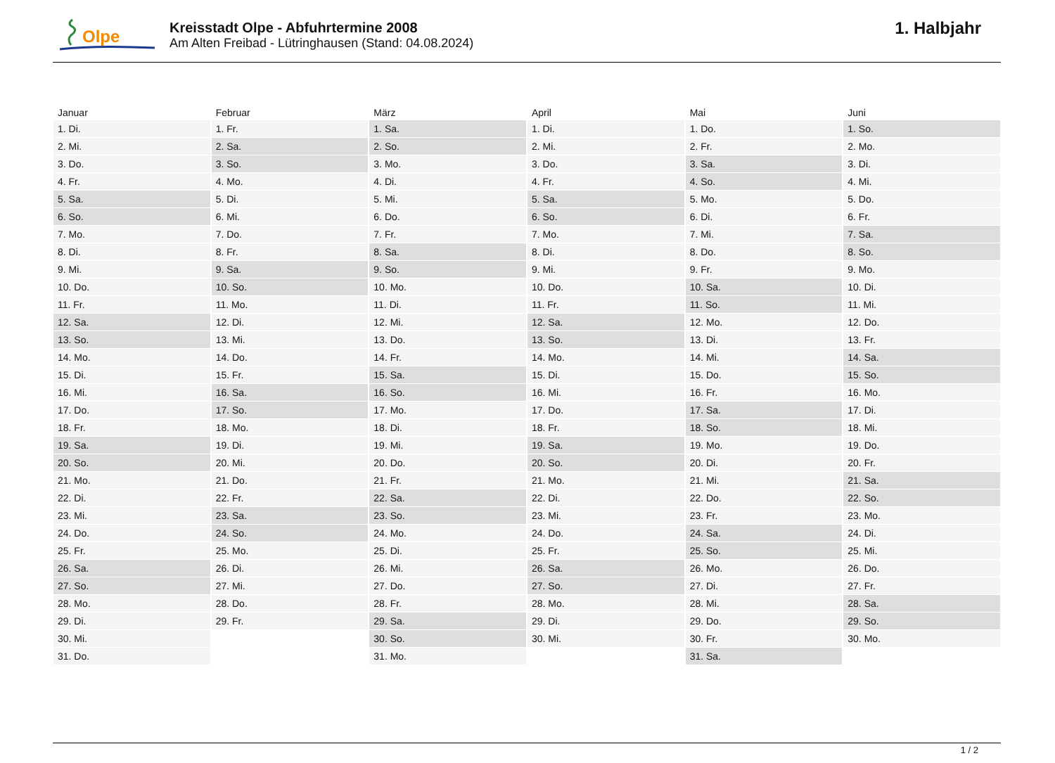Olpe
Kreisstadt Olpe - Abfuhrtermine 2008
Am Alten Freibad - Lütringhausen (Stand: 04.08.2024)
1. Halbjahr
| Januar | Februar | März | April | Mai | Juni |
| --- | --- | --- | --- | --- | --- |
| 1. Di. | 1. Fr. | 1. Sa. | 1. Di. | 1. Do. | 1. So. |
| 2. Mi. | 2. Sa. | 2. So. | 2. Mi. | 2. Fr. | 2. Mo. |
| 3. Do. | 3. So. | 3. Mo. | 3. Do. | 3. Sa. | 3. Di. |
| 4. Fr. | 4. Mo. | 4. Di. | 4. Fr. | 4. So. | 4. Mi. |
| 5. Sa. | 5. Di. | 5. Mi. | 5. Sa. | 5. Mo. | 5. Do. |
| 6. So. | 6. Mi. | 6. Do. | 6. So. | 6. Di. | 6. Fr. |
| 7. Mo. | 7. Do. | 7. Fr. | 7. Mo. | 7. Mi. | 7. Sa. |
| 8. Di. | 8. Fr. | 8. Sa. | 8. Di. | 8. Do. | 8. So. |
| 9. Mi. | 9. Sa. | 9. So. | 9. Mi. | 9. Fr. | 9. Mo. |
| 10. Do. | 10. So. | 10. Mo. | 10. Do. | 10. Sa. | 10. Di. |
| 11. Fr. | 11. Mo. | 11. Di. | 11. Fr. | 11. So. | 11. Mi. |
| 12. Sa. | 12. Di. | 12. Mi. | 12. Sa. | 12. Mo. | 12. Do. |
| 13. So. | 13. Mi. | 13. Do. | 13. So. | 13. Di. | 13. Fr. |
| 14. Mo. | 14. Do. | 14. Fr. | 14. Mo. | 14. Mi. | 14. Sa. |
| 15. Di. | 15. Fr. | 15. Sa. | 15. Di. | 15. Do. | 15. So. |
| 16. Mi. | 16. Sa. | 16. So. | 16. Mi. | 16. Fr. | 16. Mo. |
| 17. Do. | 17. So. | 17. Mo. | 17. Do. | 17. Sa. | 17. Di. |
| 18. Fr. | 18. Mo. | 18. Di. | 18. Fr. | 18. So. | 18. Mi. |
| 19. Sa. | 19. Di. | 19. Mi. | 19. Sa. | 19. Mo. | 19. Do. |
| 20. So. | 20. Mi. | 20. Do. | 20. So. | 20. Di. | 20. Fr. |
| 21. Mo. | 21. Do. | 21. Fr. | 21. Mo. | 21. Mi. | 21. Sa. |
| 22. Di. | 22. Fr. | 22. Sa. | 22. Di. | 22. Do. | 22. So. |
| 23. Mi. | 23. Sa. | 23. So. | 23. Mi. | 23. Fr. | 23. Mo. |
| 24. Do. | 24. So. | 24. Mo. | 24. Do. | 24. Sa. | 24. Di. |
| 25. Fr. | 25. Mo. | 25. Di. | 25. Fr. | 25. So. | 25. Mi. |
| 26. Sa. | 26. Di. | 26. Mi. | 26. Sa. | 26. Mo. | 26. Do. |
| 27. So. | 27. Mi. | 27. Do. | 27. So. | 27. Di. | 27. Fr. |
| 28. Mo. | 28. Do. | 28. Fr. | 28. Mo. | 28. Mi. | 28. Sa. |
| 29. Di. | 29. Fr. | 29. Sa. | 29. Di. | 29. Do. | 29. So. |
| 30. Mi. | | 30. So. | 30. Mi. | 30. Fr. | 30. Mo. |
| 31. Do. | | 31. Mo. | | 31. Sa. | |
1 / 2